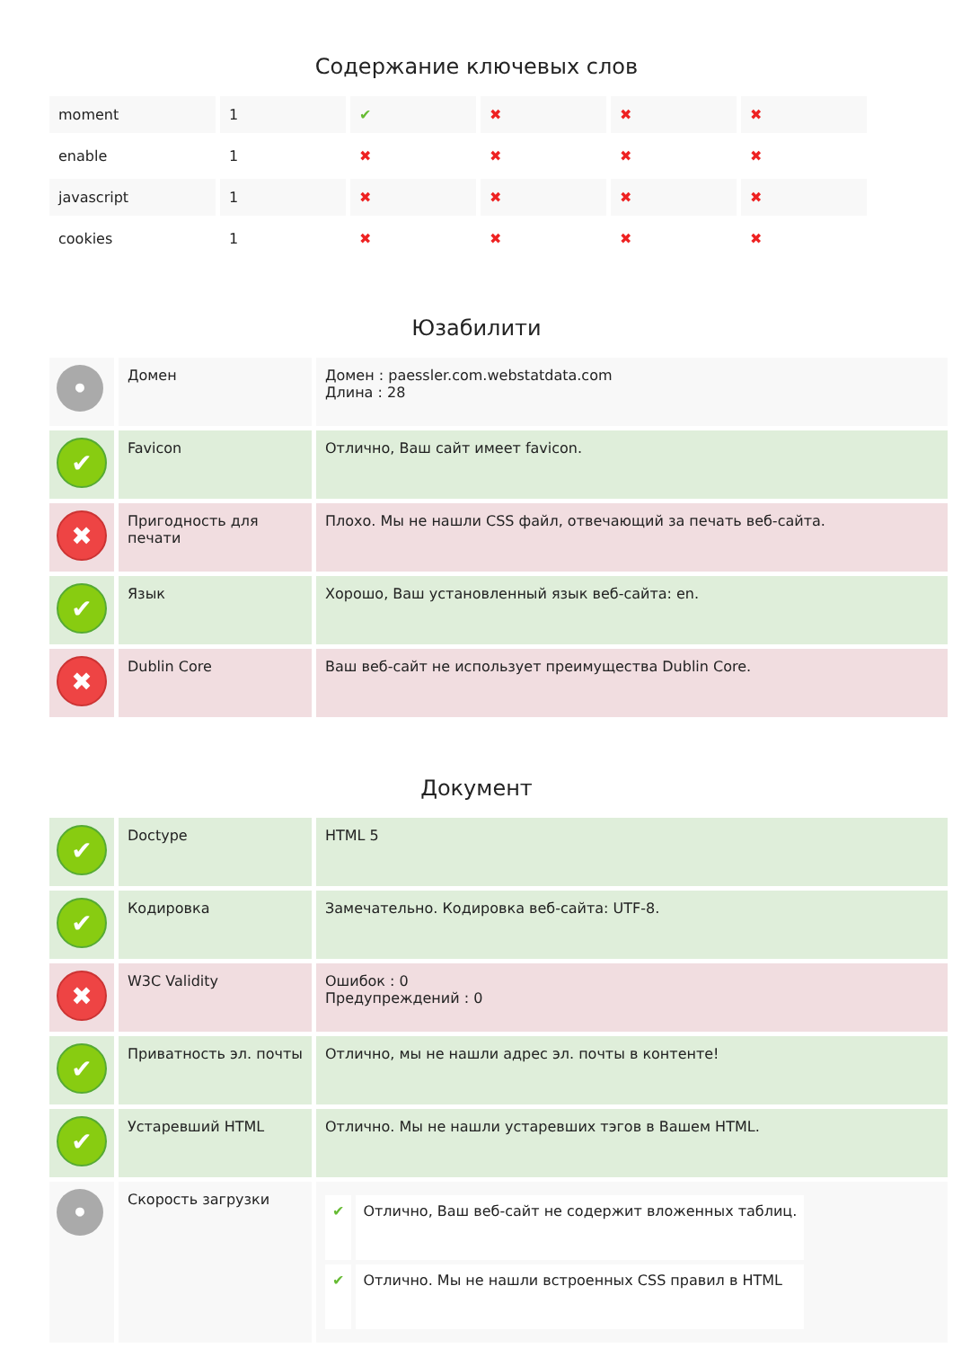Содержание ключевых слов
| moment | 1 | ✔ | ✖ | ✖ | ✖ |
| enable | 1 | ✖ | ✖ | ✖ | ✖ |
| javascript | 1 | ✖ | ✖ | ✖ | ✖ |
| cookies | 1 | ✖ | ✖ | ✖ | ✖ |
Юзабилити
| • | Домен | Домен : paessler.com.webstatdata.com Длина : 28 |
| ✔ | Favicon | Отлично, Ваш сайт имеет favicon. |
| ✖ | Пригодность для печати | Плохо. Мы не нашли CSS файл, отвечающий за печать веб-сайта. |
| ✔ | Язык | Хорошо, Ваш установленный язык веб-сайта: en. |
| ✖ | Dublin Core | Ваш веб-сайт не использует преимущества Dublin Core. |
Документ
| ✔ | Doctype | HTML 5 |
| ✔ | Кодировка | Замечательно. Кодировка веб-сайта: UTF-8. |
| ✖ | W3C Validity | Ошибок : 0 Предупреждений : 0 |
| ✔ | Приватность эл. почты | Отлично, мы не нашли адрес эл. почты в контенте! |
| ✔ | Устаревший HTML | Отлично. Мы не нашли устаревших тэгов в Вашем HTML. |
| • | Скорость загрузки | / ✔ / Отлично, Ваш веб-сайт не содержит вложенных таблиц. / / ✔ / Отлично. Мы не нашли встроенных CSS правил в HTML / |